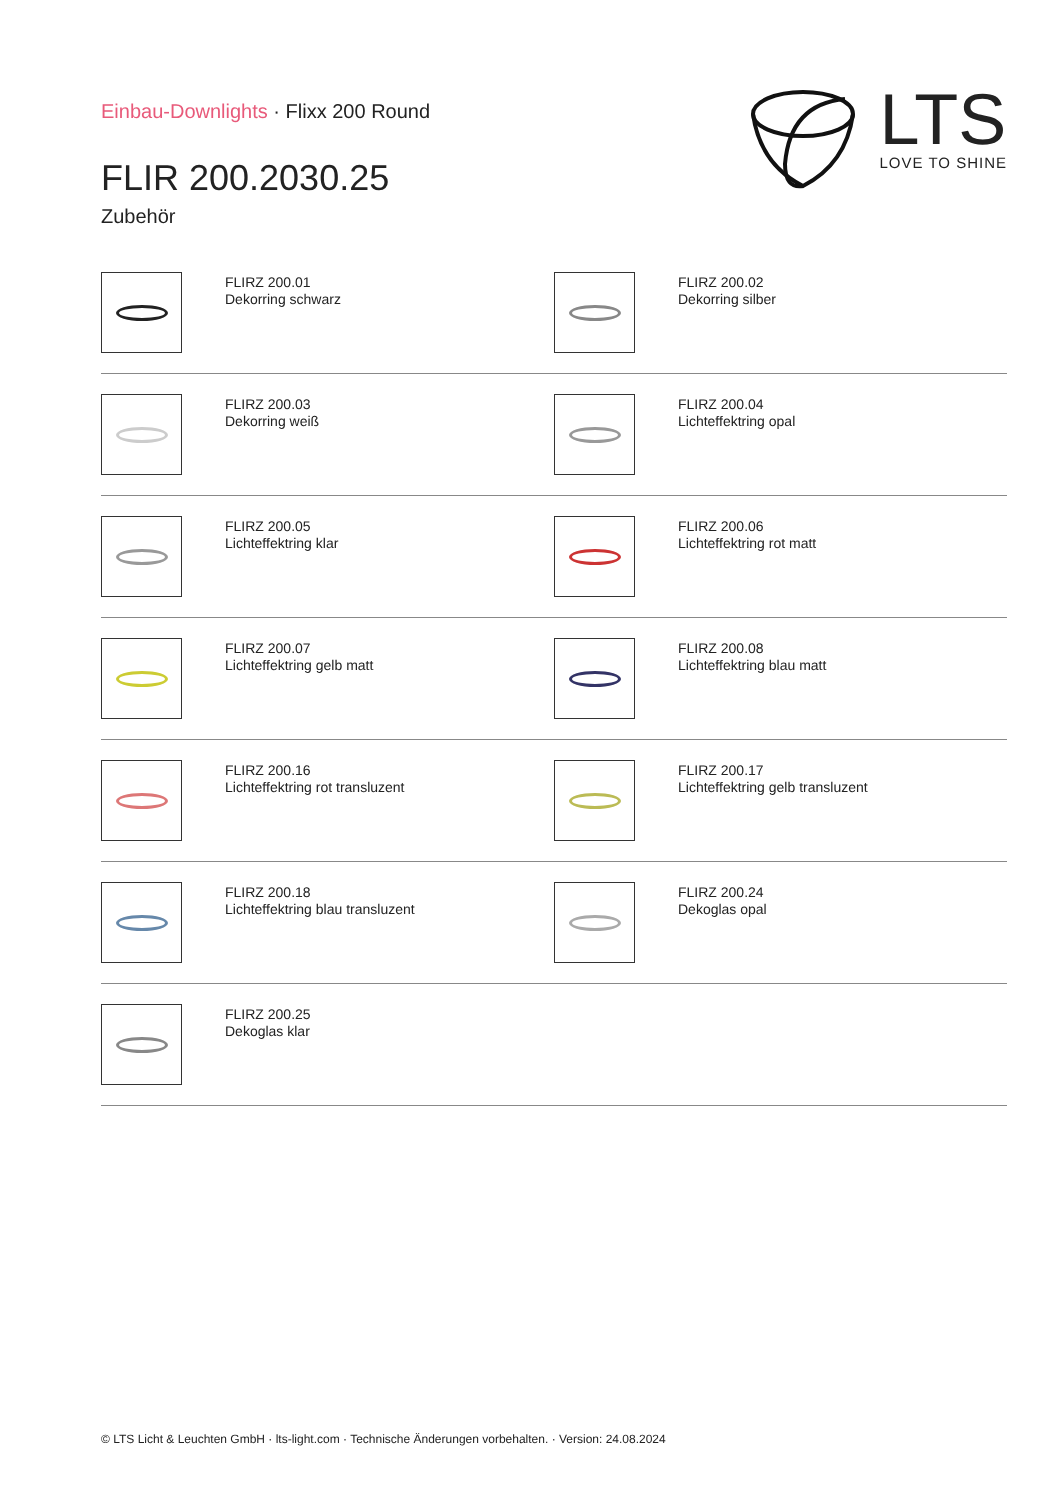Einbau-Downlights · Flixx 200 Round
FLIR 200.2030.25
Zubehör
LTS
LOVE TO SHINE
FLIRZ 200.01
Dekorring schwarz
FLIRZ 200.02
Dekorring silber
FLIRZ 200.03
Dekorring weiß
FLIRZ 200.04
Lichteffektring opal
FLIRZ 200.05
Lichteffektring klar
FLIRZ 200.06
Lichteffektring rot matt
FLIRZ 200.07
Lichteffektring gelb matt
FLIRZ 200.08
Lichteffektring blau matt
FLIRZ 200.16
Lichteffektring rot transluzent
FLIRZ 200.17
Lichteffektring gelb transluzent
FLIRZ 200.18
Lichteffektring blau transluzent
FLIRZ 200.24
Dekoglas opal
FLIRZ 200.25
Dekoglas klar
© LTS Licht & Leuchten GmbH · lts-light.com · Technische Änderungen vorbehalten. · Version: 24.08.2024